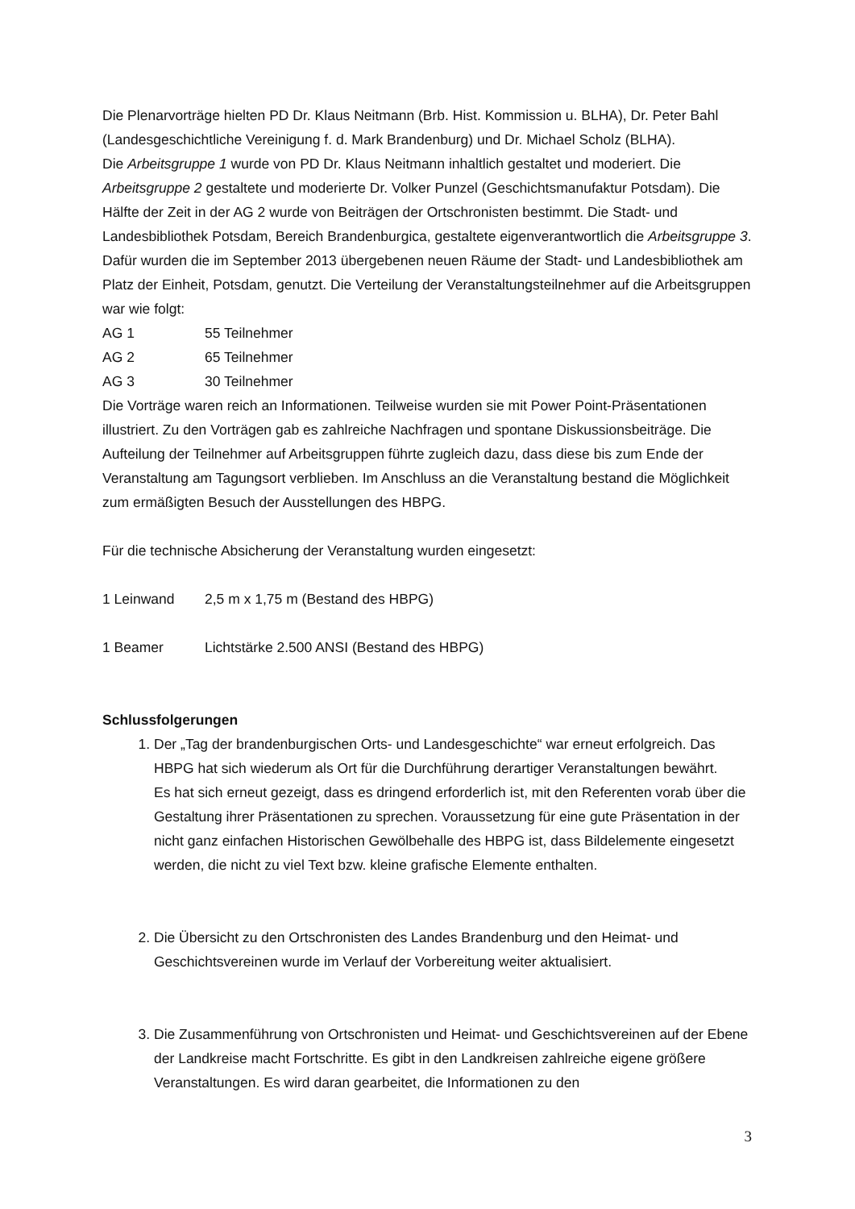Die Plenarvorträge hielten PD Dr. Klaus Neitmann (Brb. Hist. Kommission u. BLHA), Dr. Peter Bahl (Landesgeschichtliche Vereinigung f. d. Mark Brandenburg) und Dr. Michael Scholz (BLHA).
Die Arbeitsgruppe 1 wurde von PD Dr. Klaus Neitmann inhaltlich gestaltet und moderiert. Die Arbeitsgruppe 2 gestaltete und moderierte Dr. Volker Punzel (Geschichtsmanufaktur Potsdam). Die Hälfte der Zeit in der AG 2 wurde von Beiträgen der Ortschronisten bestimmt. Die Stadt- und Landesbibliothek Potsdam, Bereich Brandenburgica, gestaltete eigenverantwortlich die Arbeitsgruppe 3. Dafür wurden die im September 2013 übergebenen neuen Räume der Stadt- und Landesbibliothek am Platz der Einheit, Potsdam, genutzt. Die Verteilung der Veranstaltungsteilnehmer auf die Arbeitsgruppen war wie folgt:
AG 1 55 Teilnehmer
AG 2 65 Teilnehmer
AG 3 30 Teilnehmer
Die Vorträge waren reich an Informationen. Teilweise wurden sie mit Power Point-Präsentationen illustriert. Zu den Vorträgen gab es zahlreiche Nachfragen und spontane Diskussionsbeiträge. Die Aufteilung der Teilnehmer auf Arbeitsgruppen führte zugleich dazu, dass diese bis zum Ende der Veranstaltung am Tagungsort verblieben. Im Anschluss an die Veranstaltung bestand die Möglichkeit zum ermäßigten Besuch der Ausstellungen des HBPG.
Für die technische Absicherung der Veranstaltung wurden eingesetzt:
1 Leinwand 2,5 m x 1,75 m (Bestand des HBPG)
1 Beamer Lichtstärke 2.500 ANSI (Bestand des HBPG)
Schlussfolgerungen
1. Der „Tag der brandenburgischen Orts- und Landesgeschichte“ war erneut erfolgreich. Das HBPG hat sich wiederum als Ort für die Durchführung derartiger Veranstaltungen bewährt.
Es hat sich erneut gezeigt, dass es dringend erforderlich ist, mit den Referenten vorab über die Gestaltung ihrer Präsentationen zu sprechen. Voraussetzung für eine gute Präsentation in der nicht ganz einfachen Historischen Gewölbehalle des HBPG ist, dass Bildelemente eingesetzt werden, die nicht zu viel Text bzw. kleine grafische Elemente enthalten.
2. Die Übersicht zu den Ortschronisten des Landes Brandenburg und den Heimat- und Geschichtsvereinen wurde im Verlauf der Vorbereitung weiter aktualisiert.
3. Die Zusammenführung von Ortschronisten und Heimat- und Geschichtsvereinen auf der Ebene der Landkreise macht Fortschritte. Es gibt in den Landkreisen zahlreiche eigene größere Veranstaltungen. Es wird daran gearbeitet, die Informationen zu den
3